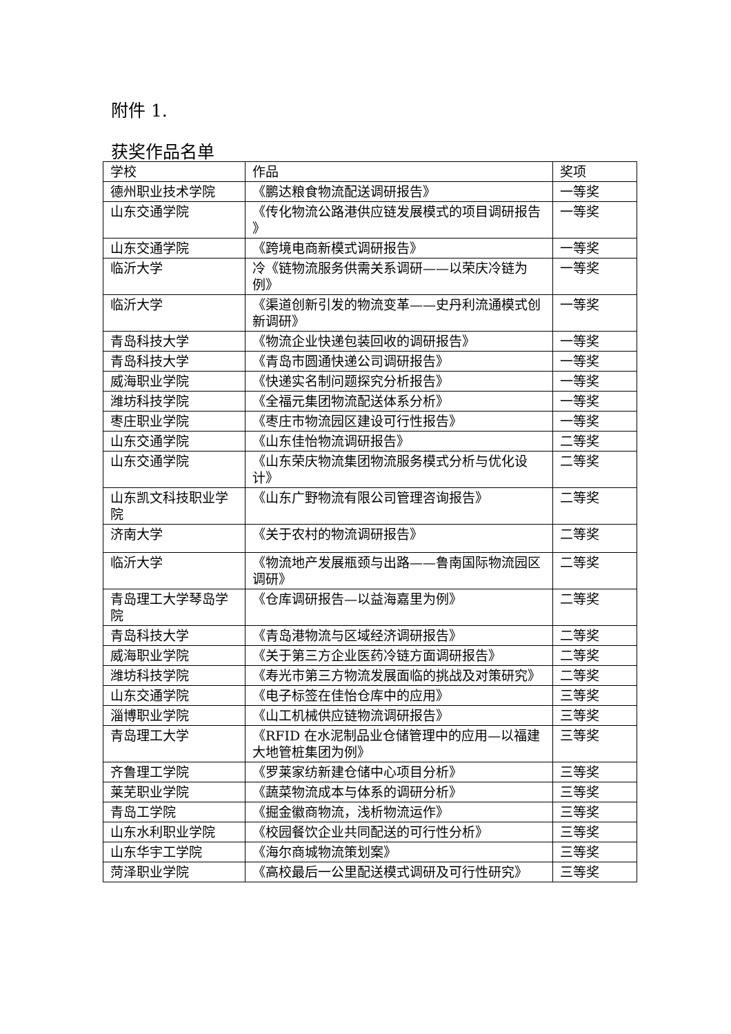附件 1.
获奖作品名单
| 学校 | 作品 | 奖项 |
| --- | --- | --- |
| 德州职业技术学院 | 《鹏达粮食物流配送调研报告》 | 一等奖 |
| 山东交通学院 | 《传化物流公路港供应链发展模式的项目调研报告 》 | 一等奖 |
| 山东交通学院 | 《跨境电商新模式调研报告》 | 一等奖 |
| 临沂大学 | 冷《链物流服务供需关系调研——以荣庆冷链为例》 | 一等奖 |
| 临沂大学 | 《渠道创新引发的物流变革——史丹利流通模式创新调研》 | 一等奖 |
| 青岛科技大学 | 《物流企业快递包装回收的调研报告》 | 一等奖 |
| 青岛科技大学 | 《青岛市圆通快递公司调研报告》 | 一等奖 |
| 威海职业学院 | 《快递实名制问题探究分析报告》 | 一等奖 |
| 潍坊科技学院 | 《全福元集团物流配送体系分析》 | 一等奖 |
| 枣庄职业学院 | 《枣庄市物流园区建设可行性报告》 | 一等奖 |
| 山东交通学院 | 《山东佳怡物流调研报告》 | 二等奖 |
| 山东交通学院 | 《山东荣庆物流集团物流服务模式分析与优化设计》 | 二等奖 |
| 山东凯文科技职业学院 | 《山东广野物流有限公司管理咨询报告》 | 二等奖 |
| 济南大学 | 《关于农村的物流调研报告》 | 二等奖 |
| 临沂大学 | 《物流地产发展瓶颈与出路——鲁南国际物流园区调研》 | 二等奖 |
| 青岛理工大学琴岛学院 | 《仓库调研报告—以益海嘉里为例》 | 二等奖 |
| 青岛科技大学 | 《青岛港物流与区域经济调研报告》 | 二等奖 |
| 威海职业学院 | 《关于第三方企业医药冷链方面调研报告》 | 二等奖 |
| 潍坊科技学院 | 《寿光市第三方物流发展面临的挑战及对策研究》 | 二等奖 |
| 山东交通学院 | 《电子标签在佳怡仓库中的应用》 | 三等奖 |
| 淄博职业学院 | 《山工机械供应链物流调研报告》 | 三等奖 |
| 青岛理工大学 | 《RFID 在水泥制品业仓储管理中的应用—以福建大地管桩集团为例》 | 三等奖 |
| 齐鲁理工学院 | 《罗莱家纺新建仓储中心项目分析》 | 三等奖 |
| 莱芜职业学院 | 《蔬菜物流成本与体系的调研分析》 | 三等奖 |
| 青岛工学院 | 《掘金徽商物流，浅析物流运作》 | 三等奖 |
| 山东水利职业学院 | 《校园餐饮企业共同配送的可行性分析》 | 三等奖 |
| 山东华宇工学院 | 《海尔商城物流策划案》 | 三等奖 |
| 菏泽职业学院 | 《高校最后一公里配送模式调研及可行性研究》 | 三等奖 |